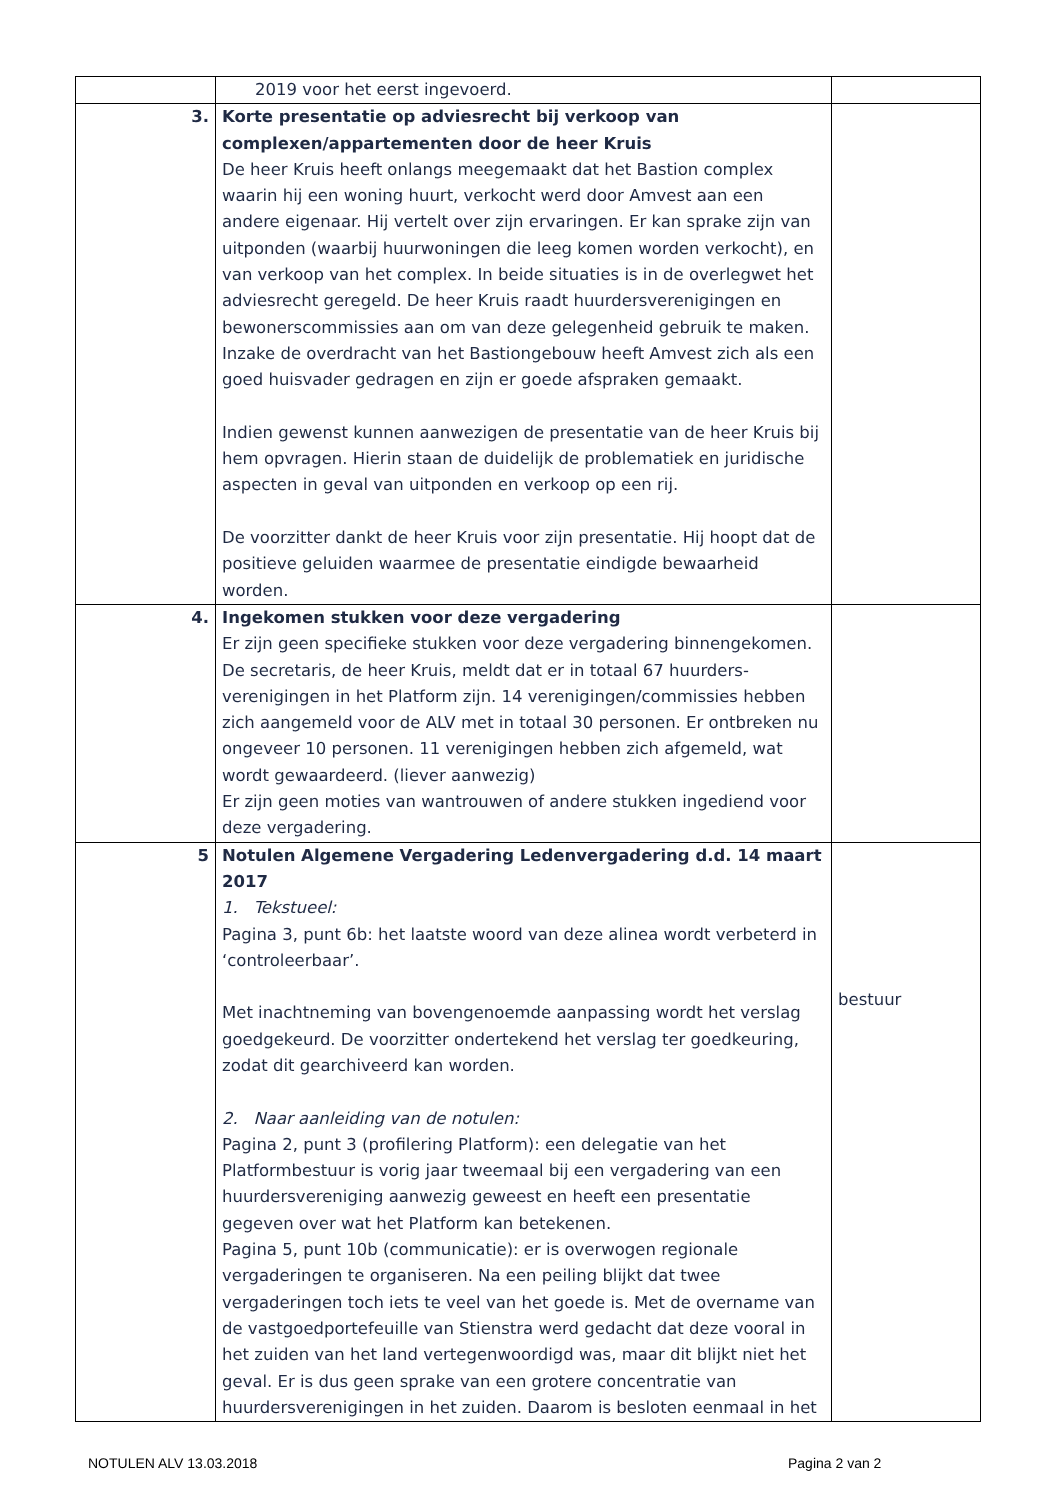| | 2019 voor het eerst ingevoerd. | |
| 3. | Korte presentatie op adviesrecht bij verkoop van complexen/appartementen door de heer Kruis De heer Kruis heeft onlangs meegemaakt dat het Bastion complex waarin hij een woning huurt, verkocht werd door Amvest aan een andere eigenaar. Hij vertelt over zijn ervaringen. Er kan sprake zijn van uitponden (waarbij huurwoningen die leeg komen worden verkocht), en van verkoop van het complex. In beide situaties is in de overlegwet het adviesrecht geregeld. De heer Kruis raadt huurdersverenigingen en bewonerscommissies aan om van deze gelegenheid gebruik te maken. Inzake de overdracht van het Bastiongebouw heeft Amvest zich als een goed huisvader gedragen en zijn er goede afspraken gemaakt. Indien gewenst kunnen aanwezigen de presentatie van de heer Kruis bij hem opvragen. Hierin staan de duidelijk de problematiek en juridische aspecten in geval van uitponden en verkoop op een rij. De voorzitter dankt de heer Kruis voor zijn presentatie. Hij hoopt dat de positieve geluiden waarmee de presentatie eindigde bewaarheid worden. | |
| 4. | Ingekomen stukken voor deze vergadering Er zijn geen specifieke stukken voor deze vergadering binnengekomen. De secretaris, de heer Kruis, meldt dat er in totaal 67 huurders-verenigingen in het Platform zijn. 14 verenigingen/commissies hebben zich aangemeld voor de ALV met in totaal 30 personen. Er ontbreken nu ongeveer 10 personen. 11 verenigingen hebben zich afgemeld, wat wordt gewaardeerd. (liever aanwezig) Er zijn geen moties van wantrouwen of andere stukken ingediend voor deze vergadering. | |
| 5 | Notulen Algemene Vergadering Ledenvergadering d.d. 14 maart 2017 1. Tekstueel: Pagina 3, punt 6b: het laatste woord van deze alinea wordt verbeterd in ‘controleerbaar’. Met inachtneming van bovengenoemde aanpassing wordt het verslag goedgekeurd. De voorzitter ondertekend het verslag ter goedkeuring, zodat dit gearchiveerd kan worden. 2. Naar aanleiding van de notulen: Pagina 2, punt 3 (profilering Platform): een delegatie van het Platformbestuur is vorig jaar tweemaal bij een vergadering van een huurdersvereniging aanwezig geweest en heeft een presentatie gegeven over wat het Platform kan betekenen. Pagina 5, punt 10b (communicatie): er is overwogen regionale vergaderingen te organiseren. Na een peiling blijkt dat twee vergaderingen toch iets te veel van het goede is. Met de overname van de vastgoedportefeuille van Stienstra werd gedacht dat deze vooral in het zuiden van het land vertegenwoordigd was, maar dit blijkt niet het geval. Er is dus geen sprake van een grotere concentratie van huurdersverenigingen in het zuiden. Daarom is besloten eenmaal in het | bestuur |
NOTULEN ALV 13.03.2018 Pagina 2 van 2